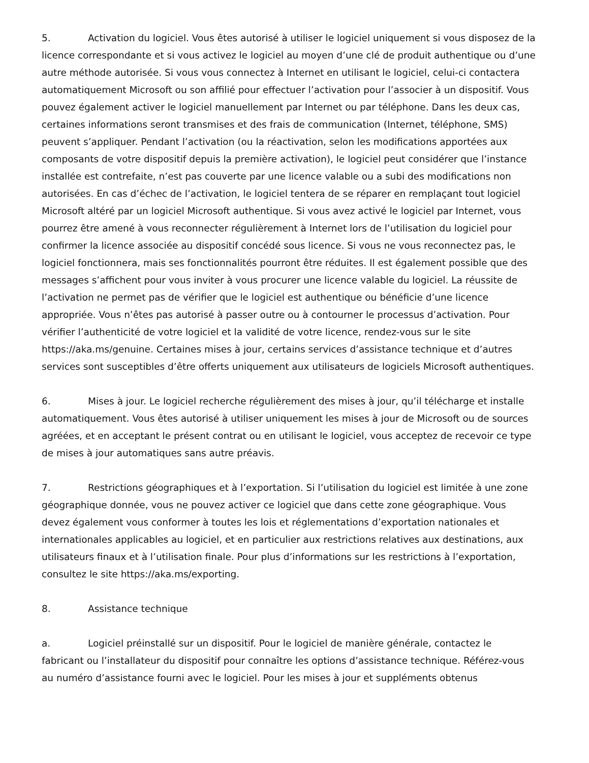5. Activation du logiciel. Vous êtes autorisé à utiliser le logiciel uniquement si vous disposez de la licence correspondante et si vous activez le logiciel au moyen d’une clé de produit authentique ou d’une autre méthode autorisée. Si vous vous connectez à Internet en utilisant le logiciel, celui-ci contactera automatiquement Microsoft ou son affilié pour effectuer l’activation pour l’associer à un dispositif. Vous pouvez également activer le logiciel manuellement par Internet ou par téléphone. Dans les deux cas, certaines informations seront transmises et des frais de communication (Internet, téléphone, SMS) peuvent s’appliquer. Pendant l’activation (ou la réactivation, selon les modifications apportées aux composants de votre dispositif depuis la première activation), le logiciel peut considérer que l’instance installée est contrefaite, n’est pas couverte par une licence valable ou a subi des modifications non autorisées. En cas d’échec de l’activation, le logiciel tentera de se réparer en remplaçant tout logiciel Microsoft altéré par un logiciel Microsoft authentique. Si vous avez activé le logiciel par Internet, vous pourrez être amené à vous reconnecter régulièrement à Internet lors de l’utilisation du logiciel pour confirmer la licence associée au dispositif concédé sous licence. Si vous ne vous reconnectez pas, le logiciel fonctionnera, mais ses fonctionnalités pourront être réduites. Il est également possible que des messages s’affichent pour vous inviter à vous procurer une licence valable du logiciel. La réussite de l’activation ne permet pas de vérifier que le logiciel est authentique ou bénéficie d’une licence appropriée. Vous n’êtes pas autorisé à passer outre ou à contourner le processus d’activation. Pour vérifier l’authenticité de votre logiciel et la validité de votre licence, rendez-vous sur le site https://aka.ms/genuine. Certaines mises à jour, certains services d’assistance technique et d’autres services sont susceptibles d’être offerts uniquement aux utilisateurs de logiciels Microsoft authentiques.
6. Mises à jour. Le logiciel recherche régulièrement des mises à jour, qu’il télécharge et installe automatiquement. Vous êtes autorisé à utiliser uniquement les mises à jour de Microsoft ou de sources agréées, et en acceptant le présent contrat ou en utilisant le logiciel, vous acceptez de recevoir ce type de mises à jour automatiques sans autre préavis.
7. Restrictions géographiques et à l’exportation. Si l’utilisation du logiciel est limitée à une zone géographique donnée, vous ne pouvez activer ce logiciel que dans cette zone géographique. Vous devez également vous conformer à toutes les lois et réglementations d’exportation nationales et internationales applicables au logiciel, et en particulier aux restrictions relatives aux destinations, aux utilisateurs finaux et à l’utilisation finale. Pour plus d’informations sur les restrictions à l’exportation, consultez le site https://aka.ms/exporting.
8. Assistance technique
a. Logiciel préinstallé sur un dispositif. Pour le logiciel de manière générale, contactez le fabricant ou l’installateur du dispositif pour connaître les options d’assistance technique. Référez-vous au numéro d’assistance fourni avec le logiciel. Pour les mises à jour et suppléments obtenus